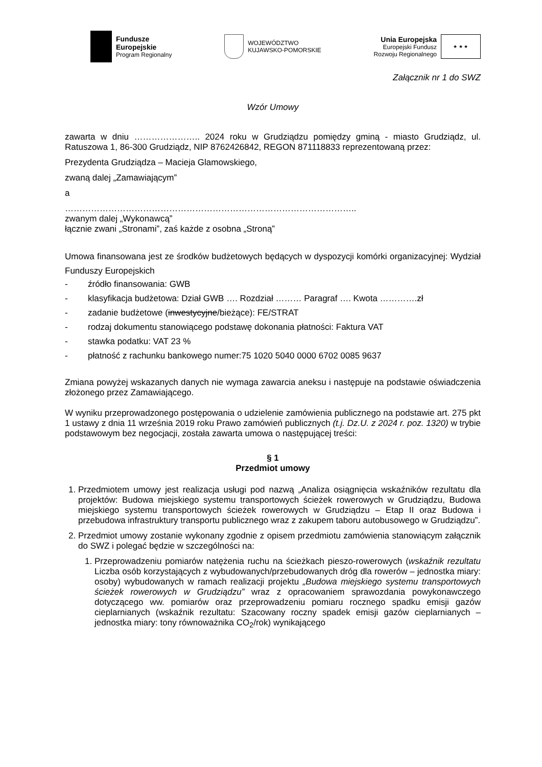Fundusze
Europejskie
Program Regionalny
WOJEWÓDZTWO
KUJAWSKO-POMORSKIE
Unia Europejska
Europejski Fundusz
Rozwoju Regionalnego
★ ★ ★
Załącznik nr 1 do SWZ
Wzór Umowy
zawarta w dniu ………………….. 2024 roku w Grudziądzu pomiędzy gminą - miasto Grudziądz, ul. Ratuszowa 1, 86-300 Grudziądz, NIP 8762426842, REGON 871118833 reprezentowaną przez:
Prezydenta Grudziądza – Macieja Glamowskiego,
zwaną dalej „Zamawiającym”
a
………………………………………………………………………………………..
zwanym dalej „Wykonawcą”
łącznie zwani „Stronami”, zaś każde z osobna „Stroną”
Umowa finansowana jest ze środków budżetowych będących w dyspozycji komórki organizacyjnej: Wydział Funduszy Europejskich
- źródło finansowania: GWB
- klasyfikacja budżetowa: Dział GWB …. Rozdział ……… Paragraf …. Kwota ………….zł
- zadanie budżetowe (inwestycyjne/bieżące): FE/STRAT
- rodzaj dokumentu stanowiącego podstawę dokonania płatności: Faktura VAT
- stawka podatku: VAT 23 %
- płatność z rachunku bankowego numer:75 1020 5040 0000 6702 0085 9637
Zmiana powyżej wskazanych danych nie wymaga zawarcia aneksu i następuje na podstawie oświadczenia złożonego przez Zamawiającego.
W wyniku przeprowadzonego postępowania o udzielenie zamówienia publicznego na podstawie art. 275 pkt 1 ustawy z dnia 11 września 2019 roku Prawo zamówień publicznych (t.j. Dz.U. z 2024 r. poz. 1320) w trybie podstawowym bez negocjacji, została zawarta umowa o następującej treści:
§ 1
Przedmiot umowy
1. Przedmiotem umowy jest realizacja usługi pod nazwą „Analiza osiągnięcia wskaźników rezultatu dla projektów: Budowa miejskiego systemu transportowych ścieżek rowerowych w Grudziądzu, Budowa miejskiego systemu transportowych ścieżek rowerowych w Grudziądzu – Etap II oraz Budowa i przebudowa infrastruktury transportu publicznego wraz z zakupem taboru autobusowego w Grudziądzu”.
2. Przedmiot umowy zostanie wykonany zgodnie z opisem przedmiotu zamówienia stanowiącym załącznik do SWZ i polegać będzie w szczególności na:
1. Przeprowadzeniu pomiarów natężenia ruchu na ścieżkach pieszo-rowerowych (wskaźnik rezultatu Liczba osób korzystających z wybudowanych/przebudowanych dróg dla rowerów – jednostka miary: osoby) wybudowanych w ramach realizacji projektu „Budowa miejskiego systemu transportowych ścieżek rowerowych w Grudziądzu” wraz z opracowaniem sprawozdania powykonawczego dotyczącego ww. pomiarów oraz przeprowadzeniu pomiaru rocznego spadku emisji gazów cieplarnianych (wskaźnik rezultatu: Szacowany roczny spadek emisji gazów cieplarnianych – jednostka miary: tony równoważnika CO<sub>2</sub>/rok) wynikającego